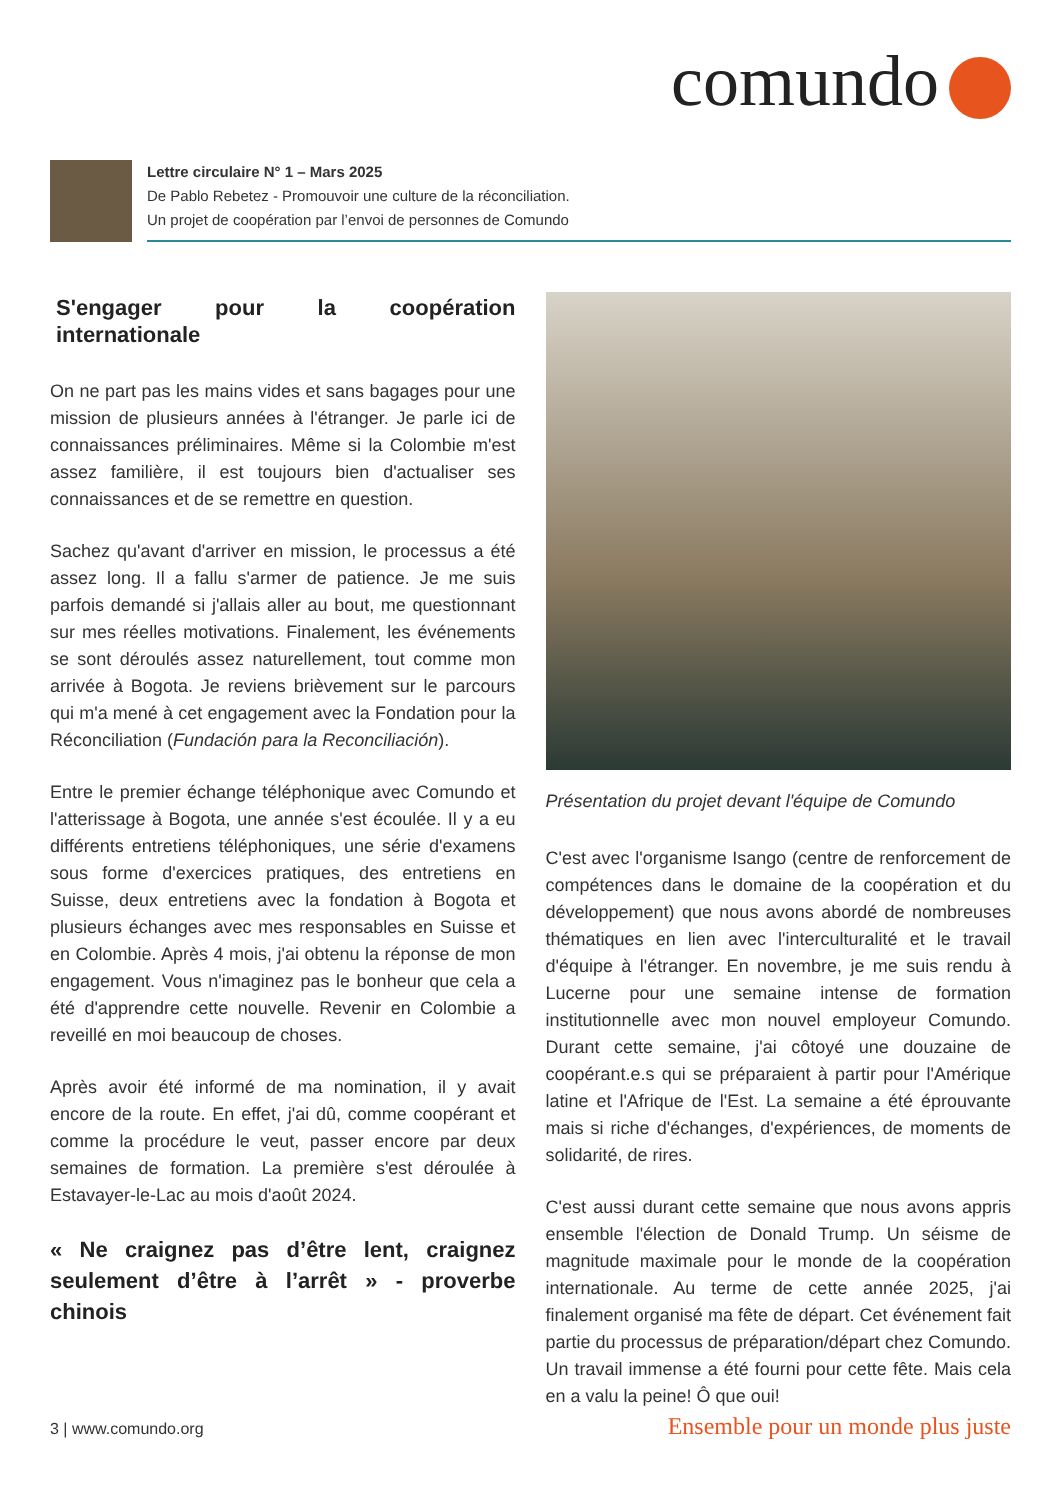comundo
Lettre circulaire N° 1 – Mars 2025
De Pablo Rebetez - Promouvoir une culture de la réconciliation.
Un projet de coopération par l’envoi de personnes de Comundo
S'engager pour la coopération internationale
On ne part pas les mains vides et sans bagages pour une mission de plusieurs années à l'étranger. Je parle ici de connaissances préliminaires. Même si la Colombie m'est assez familière, il est toujours bien d'actualiser ses connaissances et de se remettre en question.
Sachez qu'avant d'arriver en mission, le processus a été assez long. Il a fallu s'armer de patience. Je me suis parfois demandé si j'allais aller au bout, me questionnant sur mes réelles motivations. Finalement, les événements se sont déroulés assez naturellement, tout comme mon arrivée à Bogota. Je reviens brièvement sur le parcours qui m'a mené à cet engagement avec la Fondation pour la Réconciliation (Fundación para la Reconciliación).
Entre le premier échange téléphonique avec Comundo et l'atterissage à Bogota, une année s'est écoulée. Il y a eu différents entretiens téléphoniques, une série d'examens sous forme d'exercices pratiques, des entretiens en Suisse, deux entretiens avec la fondation à Bogota et plusieurs échanges avec mes responsables en Suisse et en Colombie. Après 4 mois, j'ai obtenu la réponse de mon engagement. Vous n'imaginez pas le bonheur que cela a été d'apprendre cette nouvelle. Revenir en Colombie a reveillé en moi beaucoup de choses.
Après avoir été informé de ma nomination, il y avait encore de la route. En effet, j'ai dû, comme coopérant et comme la procédure le veut, passer encore par deux semaines de formation. La première s'est déroulée à Estavayer-le-Lac au mois d'août 2024.
« Ne craignez pas d’être lent, craignez seulement d’être à l’arrêt » - proverbe chinois
Présentation du projet devant l'équipe de Comundo
C'est avec l'organisme Isango (centre de renforcement de compétences dans le domaine de la coopération et du développement) que nous avons abordé de nombreuses thématiques en lien avec l'interculturalité et le travail d'équipe à l'étranger. En novembre, je me suis rendu à Lucerne pour une semaine intense de formation institutionnelle avec mon nouvel employeur Comundo. Durant cette semaine, j'ai côtoyé une douzaine de coopérant.e.s qui se préparaient à partir pour l'Amérique latine et l'Afrique de l'Est. La semaine a été éprouvante mais si riche d'échanges, d'expériences, de moments de solidarité, de rires.
C'est aussi durant cette semaine que nous avons appris ensemble l'élection de Donald Trump. Un séisme de magnitude maximale pour le monde de la coopération internationale. Au terme de cette année 2025, j'ai finalement organisé ma fête de départ. Cet événement fait partie du processus de préparation/départ chez Comundo. Un travail immense a été fourni pour cette fête. Mais cela en a valu la peine! Ô que oui!
3 | www.comundo.org Ensemble pour un monde plus juste